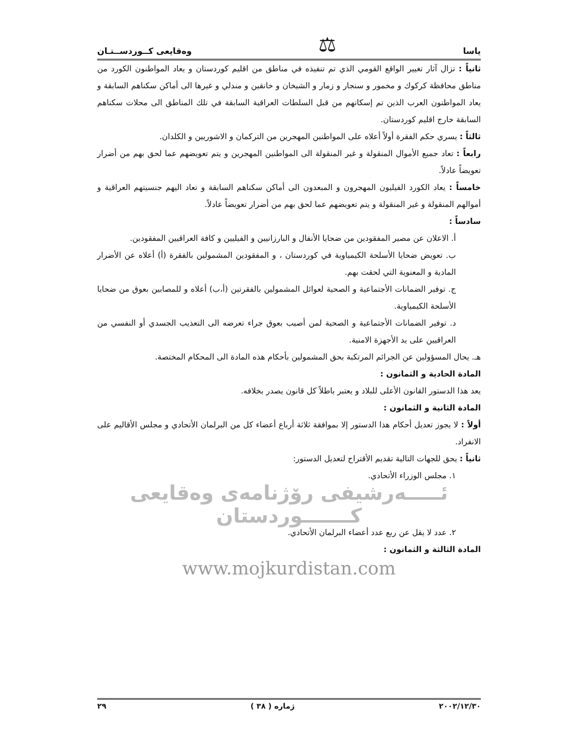ياسا ⚖ وەقايعى كــوردســتـان
ثانياً : تزال آثار تغيير الواقع القومي الذي تم تنفيذه في مناطق من اقليم كوردستان و يعاد المواطنون الكورد من مناطق محافظة كركوك و مخمور و سنجار و زمار و الشيخان و خانقين و مندلي و غيرها الى أماكن سكناهم السابقة و يعاد المواطنون العرب الذين تم إسكانهم من قبل السلطات العراقية السابقة في تلك المناطق الى محلات سكناهم السابقة خارج اقليم كوردستان.
ثالثاً : يسري حكم الفقرة أولاً أعلاه على المواطنين المهجرين من التركمان و الاشوريين و الكلدان.
رابعاً : تعاد جميع الأموال المنقولة و غير المنقولة الى المواطنين المهجرين و يتم تعويضهم عما لحق بهم من أضرار تعويضاً عادلاً.
خامساً : يعاد الكورد الفيليون المهجرون و المبعدون الى أماكن سكناهم السابقة و تعاد اليهم جنسيتهم العراقية و أموالهم المنقولة و غير المنقولة و يتم تعويضهم عما لحق بهم من أضرار تعويضاً عادلاً.
سادساً :
أ. الاعلان عن مصير المفقودين من ضحايا الأنفال و البارزانيين و الفيليين و كافة العراقيين المفقودين.
ب. تعويض ضحايا الأسلحة الكيمياوية في كوردستان ، و المفقودين المشمولين بالفقرة (أ) أعلاه عن الأضرار المادية و المعنوية التي لحقت بهم.
ج. توفير الضمانات الأجتماعية و الصحية لعوائل المشمولين بالفقرتين (أ،ب) أعلاه و للمصابين بعوق من ضحايا الأسلحة الكيمياوية.
د. توفير الضمانات الأجتماعية و الصحية لمن أصيب بعوق جراء تعرضه الى التعذيب الجسدي أو النفسي من العراقيين على يد الأجهزة الامنية.
هـ. يحال المسؤولين عن الجرائم المرتكبة بحق المشمولين بأحكام هذه المادة الى المحكام المختصة.
المادة الحادية و الثمانون :
يعد هذا الدستور القانون الأعلى للبلاد و يعتبر باطلاً كل قانون يصدر بخلافه.
المادة الثانية و الثمانون :
أولاً : لا يجوز تعديل أحكام هذا الدستور إلا بموافقة ثلاثة أرباع أعضاء كل من البرلمان الأتحادي و مجلس الأقاليم على الانفراد.
ثانياً : يحق للجهات التالية تقديم الأقتراح لتعديل الدستور:
١. مجلس الوزراء الأتحادي.
ئـــــەرشيفى رۆژنامەى وەقايعى كـــــــوردستان
٢. عدد لا يقل عن ربع عدد أعضاء البرلمان الأتحادي.
المادة الثالثة و الثمانون :
www.mojkurdistan.com
٢٠٠٢/١٢/٣٠ ژماره ( ٣٨ ) ٢٩